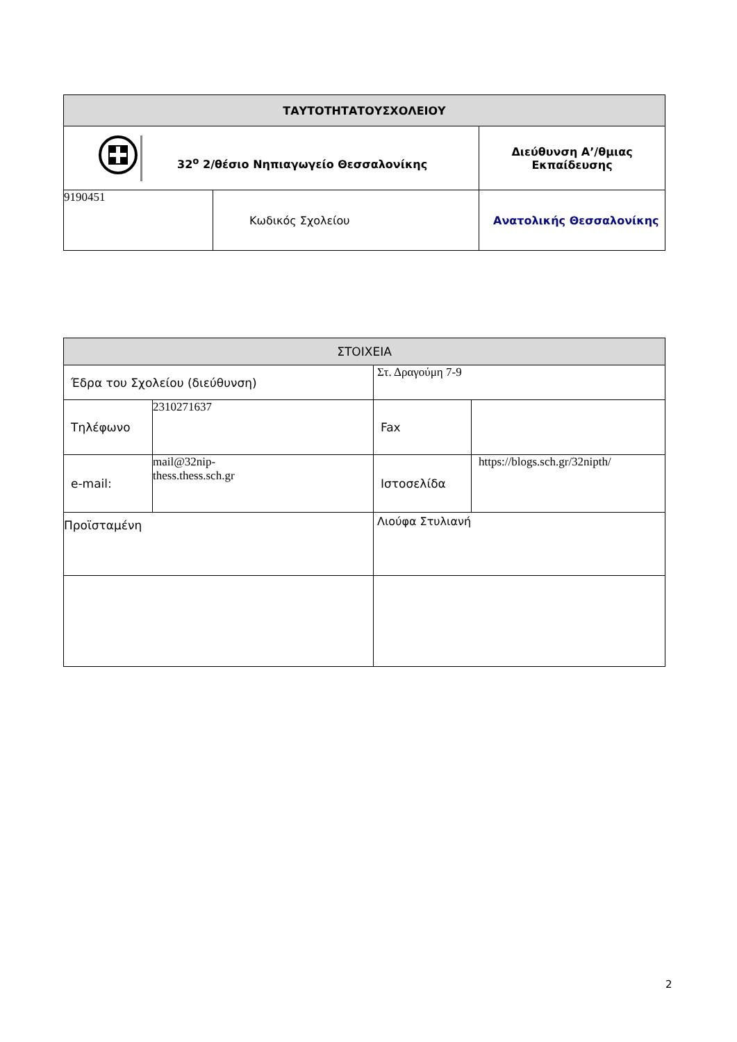| ΤΑΥΤΟΤΗΤΑΤΟΥΣΧΟΛΕΙΟΥ | | |
| --- | --- | --- |
| 32<sup>ο</sup> 2/θέσιο Νηπιαγωγείο Θεσσαλονίκης | | Διεύθυνση Α’/θμιας Εκπαίδευσης |
| 9190451 | Κωδικός Σχολείου | Ανατολικής Θεσσαλονίκης |
| ΣΤΟΙΧΕΙΑ | | | |
| --- | --- | --- | --- |
| Έδρα του Σχολείου (διεύθυνση) | | Στ. Δραγούμη 7-9 | |
| Τηλέφωνο | 2310271637 | Fax | |
| e-mail: | mail@32nip- thess.thess.sch.gr | Ιστοσελίδα | https://blogs.sch.gr/32nipth/ |
| Προϊσταμένη | | Λιούφα Στυλιανή | |
2